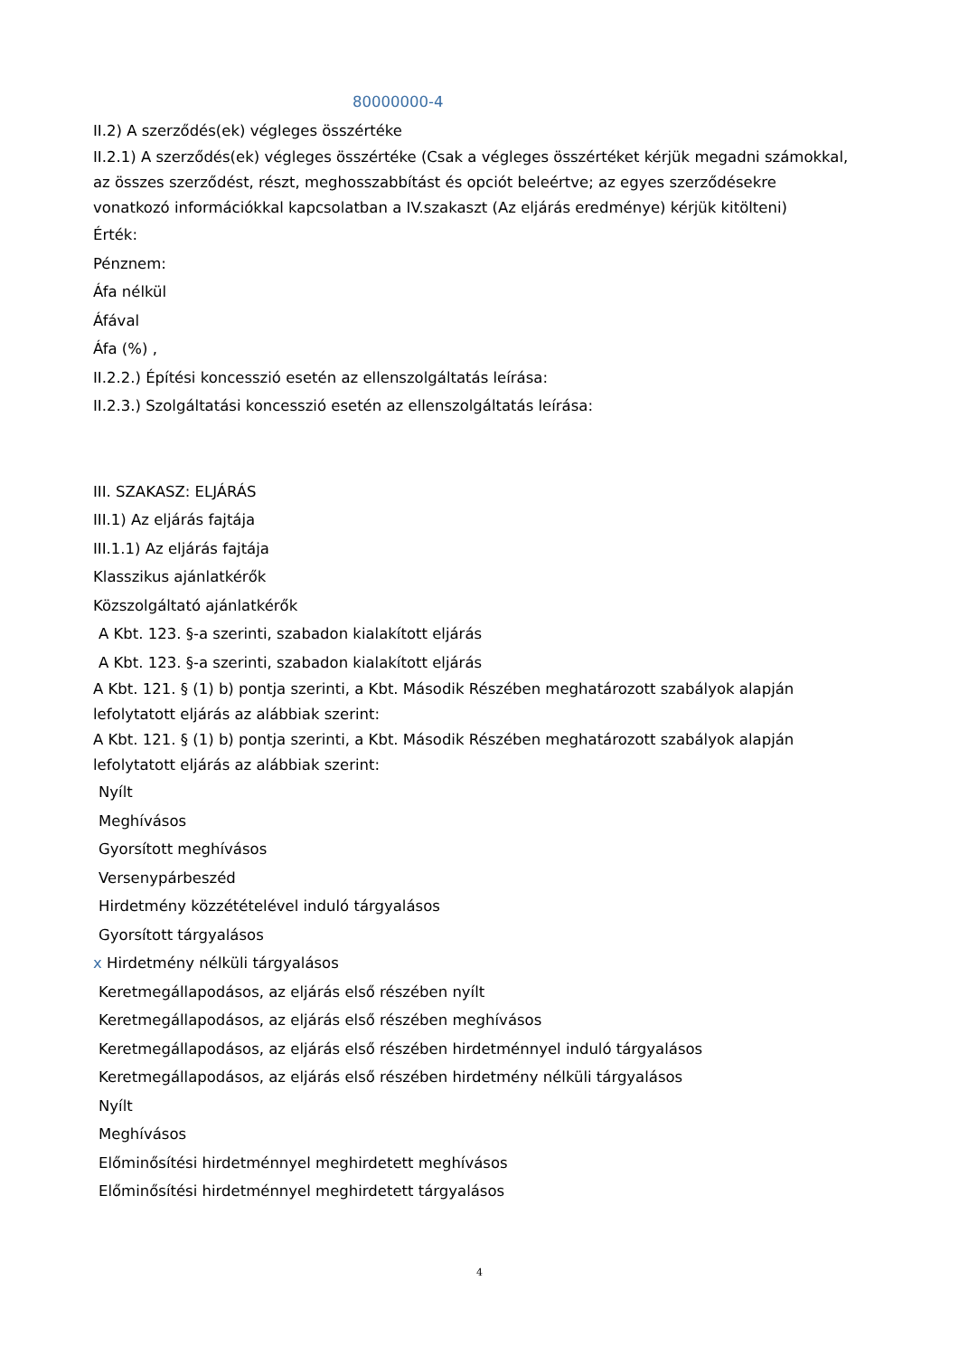80000000-4
II.2) A szerződés(ek) végleges összértéke
II.2.1) A szerződés(ek) végleges összértéke (Csak a végleges összértéket kérjük megadni számokkal, az összes szerződést, részt, meghosszabbítást és opciót beleértve; az egyes szerződésekre vonatkozó információkkal kapcsolatban a IV.szakaszt (Az eljárás eredménye) kérjük kitölteni)
Érték:
Pénznem:
Áfa nélkül
Áfával
Áfa (%) ,
II.2.2.) Építési koncesszió esetén az ellenszolgáltatás leírása:
II.2.3.) Szolgáltatási koncesszió esetén az ellenszolgáltatás leírása:
III. SZAKASZ: ELJÁRÁS
III.1) Az eljárás fajtája
III.1.1) Az eljárás fajtája
Klasszikus ajánlatkérők
Közszolgáltató ajánlatkérők
A Kbt. 123. §-a szerinti, szabadon kialakított eljárás
A Kbt. 123. §-a szerinti, szabadon kialakított eljárás
A Kbt. 121. § (1) b) pontja szerinti, a Kbt. Második Részében meghatározott szabályok alapján lefolytatott eljárás az alábbiak szerint:
A Kbt. 121. § (1) b) pontja szerinti, a Kbt. Második Részében meghatározott szabályok alapján lefolytatott eljárás az alábbiak szerint:
Nyílt
Meghívásos
Gyorsított meghívásos
Versenypárbeszéd
Hirdetmény közzétételével induló tárgyalásos
Gyorsított tárgyalásos
x Hirdetmény nélküli tárgyalásos
Keretmegállapodásos, az eljárás első részében nyílt
Keretmegállapodásos, az eljárás első részében meghívásos
Keretmegállapodásos, az eljárás első részében hirdetménnyel induló tárgyalásos
Keretmegállapodásos, az eljárás első részében hirdetmény nélküli tárgyalásos
Nyílt
Meghívásos
Előminősítési hirdetménnyel meghirdetett meghívásos
Előminősítési hirdetménnyel meghirdetett tárgyalásos
4